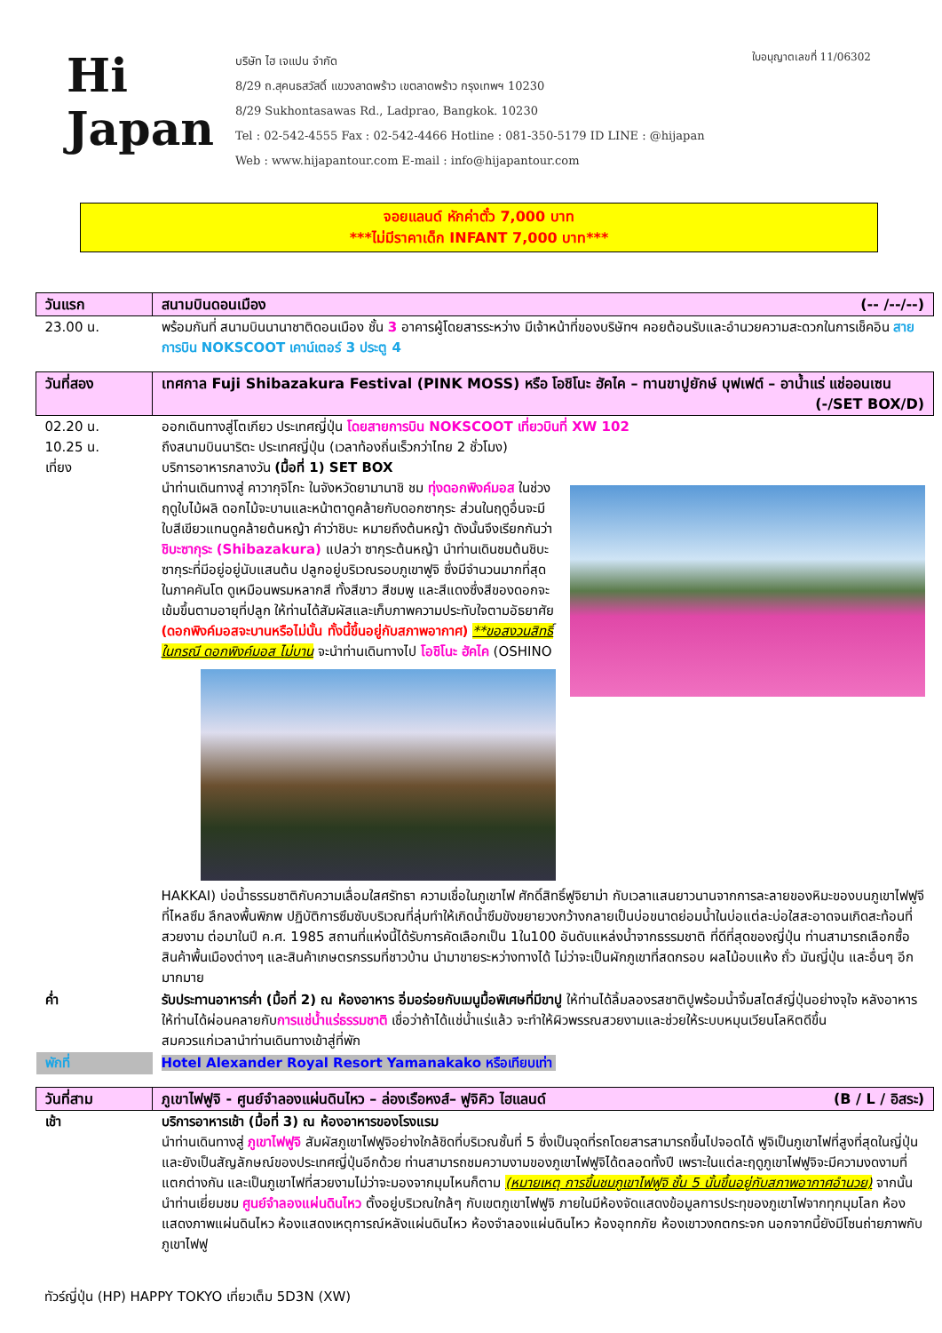Hi
Japan
บริษัท ไฮ เจแปน จำกัด
8/29 ถ.สุคนธสวัสดิ์ แขวงลาดพร้าว เขตลาดพร้าว กรุงเทพฯ 10230
8/29 Sukhontasawas Rd., Ladprao, Bangkok. 10230
Tel : 02-542-4555 Fax : 02-542-4466 Hotline : 081-350-5179 ID LINE : @hijapan
Web : www.hijapantour.com E-mail : info@hijapantour.com
ใบอนุญาตเลขที่ 11/06302
จอยแลนด์ หักค่าตั๋ว 7,000 บาท
***ไม่มีราคาเด็ก INFANT 7,000 บาท***
| วันแรก | สนามบินดอนเมือง (-- /--/--) |
| 23.00 น. | พร้อมกันที่ สนามบินนานาชาติดอนเมือง ชั้น 3 อาคารผู้โดยสารระหว่าง มีเจ้าหน้าที่ของบริษัทฯ คอยต้อนรับและอำนวยความสะดวกในการเช็คอิน สายการบิน NOKSCOOT เคาน์เตอร์ 3 ประตู 4 |
| วันที่สอง | เทศกาล Fuji Shibazakura Festival (PINK MOSS) หรือ โอชิโนะ ฮัคไค – ทานขาปูยักษ์ บุฟเฟต์ – อาน้ำแร่ แช่ออนเซน (-/SET BOX/D) |
| 02.20 น. 10.25 น. เที่ยง | ออกเดินทางสู่โตเกียว ประเทศญี่ปุ่น โดยสายการบิน NOKSCOOT เที่ยวบินที่ XW 102 ถึงสนามบินนาริตะ ประเทศญี่ปุ่น (เวลาท้องถิ่นเร็วกว่าไทย 2 ชั่วโมง) บริการอาหารกลางวัน (มื้อที่ 1) SET BOX นำท่านเดินทางสู่ คาวากุจิโกะ ในจังหวัดยามานาชิ ชม ทุ่งดอกพิงค์มอส ในช่วงฤดูใบไม้ผลิ ดอกไม้จะบานและหน้าตาดูคล้ายกับดอกซากุระ ส่วนในฤดูอื่นจะมีใบสีเขียวแทนดูคล้ายต้นหญ้า คำว่าชิบะ หมายถึงต้นหญ้า ดังนั้นจึงเรียกกันว่า ชิบะซากุระ (Shibazakura) แปลว่า ซากุระต้นหญ้า นำท่านเดินชมต้นชิบะซากุระที่มีอยู่อยู่นับแสนต้น ปลูกอยู่บริเวณรอบภูเขาฟูจิ ซึ่งมีจำนวนมากที่สุดในภาคคันโต ดูเหมือนพรมหลากสี ทั้งสีขาว สีชมพู และสีแดงซึ่งสีของดอกจะเข้มขึ้นตามอายุที่ปลูก ให้ท่านได้สัมผัสและเก็บภาพความประทับใจตามอัธยาศัย (ดอกพิงค์มอสจะบานหรือไม่นั้น ทั้งนี้ขึ้นอยู่กับสภาพอากาศ) **ขอสงวนสิทธิ์ ในกรณี ดอกพิงค์มอส ไม่บาน จะนำท่านเดินทางไป โอชิโนะ ฮัคไค (OSHINO HAKKAI) บ่อน้ำธรรมชาติกับความเลื่อมใสศรัทธา ความเชื่อในภูเขาไฟ ศักดิ์สิทธิ์ฟูจิยาม่า กับเวลาแสนยาวนานจากการละลายของหิมะของบนภูเขาไฟฟูจีที่ไหลซึม ลึกลงพื้นพิภพ ปฏิบัติการซึมซับบริเวณที่ลุ่มทำให้เกิดน้ำซึมขังขยายวงกว้างกลายเป็นบ่อขนาดย่อมน้ำในบ่อแต่ละบ่อใสสะอาดจนเกิดสะท้อนที่สวยงาม ต่อมาในปี ค.ศ. 1985 สถานที่แห่งนี้ได้รับการคัดเลือกเป็น 1ใน100 อันดับแหล่งน้ำจากธรรมชาติ ที่ดีที่สุดของญี่ปุ่น ท่านสามารถเลือกซื้อสินค้าพื้นเมืองต่างๆ และสินค้าเกษตรกรรมที่ชาวบ้าน นำมาขายระหว่างทางได้ ไม่ว่าจะเป็นผักภูเขาที่สดกรอบ ผลไม้อบแห้ง ถั่ว มันญี่ปุ่น และอื่นๆ อีกมากมาย |
| ค่ำ | รับประทานอาหารค่ำ (มื้อที่ 2) ณ ห้องอาหาร อิ่มอร่อยกับเมนูมื้อพิเศษที่มีขาปู ให้ท่านได้ลิ้มลองรสชาติปูพร้อมน้ำจิ้มสไตส์ญี่ปุ่นอย่างจุใจ หลังอาหารให้ท่านได้ผ่อนคลายกับ การแช่น้ำแร่ธรรมชาติ เชื่อว่าถ้าได้แช่น้ำแร่แล้ว จะทำให้ผิวพรรณสวยงามและช่วยให้ระบบหมุนเวียนโลหิตดีขึ้น สมควรแก่เวลานำท่านเดินทางเข้าสู่ที่พัก |
| พักที่ | Hotel Alexander Royal Resort Yamanakako หรือเทียบเท่า |
| วันที่สาม | ภูเขาไฟฟูจิ - ศูนย์จำลองแผ่นดินไหว – ล่องเรือหงส์– ฟูจิคิว ไฮแลนด์ (B / L / อิสระ) |
| เช้า | บริการอาหารเช้า (มื้อที่ 3) ณ ห้องอาหารของโรงแรม นำท่านเดินทางสู่ ภูเขาไฟฟูจิ สัมผัสภูเขาไฟฟูจิอย่างใกล้ชิดที่บริเวณชั้นที่ 5 ซึ่งเป็นจุดที่รถโดยสารสามารถขึ้นไปจอดได้ ฟูจิเป็นภูเขาไฟที่สูงที่สุดในญี่ปุ่น และยังเป็นสัญลักษณ์ของประเทศญี่ปุ่นอีกด้วย ท่านสามารถชมความงามของภูเขาไฟฟูจิได้ตลอดทั้งปี เพราะในแต่ละฤดูภูเขาไฟฟูจิจะมีความงดงามที่แตกต่างกัน และเป็นภูเขาไฟที่สวยงามไม่ว่าจะมองจากมุมไหนก็ตาม (หมายเหตุ การขึ้นชมภูเขาไฟฟูจิ ชั้น 5 นั้นขึ้นอยู่กับสภาพอากาศอำนวย) จากนั้นนำท่านเยี่ยมชม ศูนย์จำลองแผ่นดินไหว ตั้งอยู่บริเวณใกล้ๆ กับเขตภูเขาไฟฟูจิ ภายในมีห้องจัดแสดงข้อมูลการประทุของภูเขาไฟจากทุกมุมโลก ห้องแสดงภาพแผ่นดินไหว ห้องแสดงเหตุการณ์หลังแผ่นดินไหว ห้องจำลองแผ่นดินไหว ห้องอุทกภัย ห้องเขาวงกตกระจก นอกจากนี้ยังมีโซนถ่ายภาพกับภูเขาไฟฟู |
ทัวร์ญี่ปุ่น (HP) HAPPY TOKYO เที่ยวเต็ม 5D3N (XW)